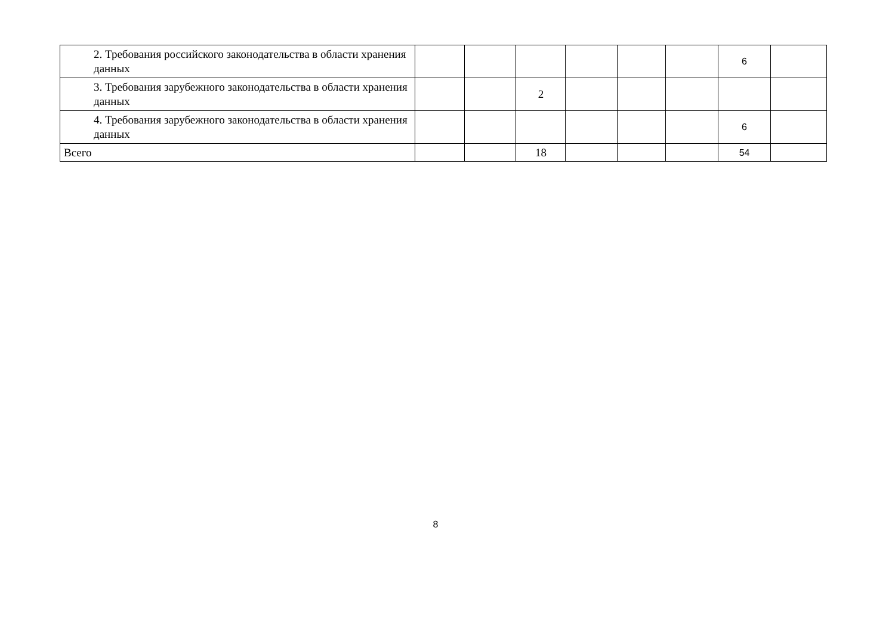| 2. Требования российского законодательства в области хранения данных | | | | | | | 6 | |
| 3. Требования зарубежного законодательства в области хранения данных | | | 2 | | | | | |
| 4. Требования зарубежного законодательства в области хранения данных | | | | | | | 6 | |
| Всего | | | 18 | | | | 54 | |
8